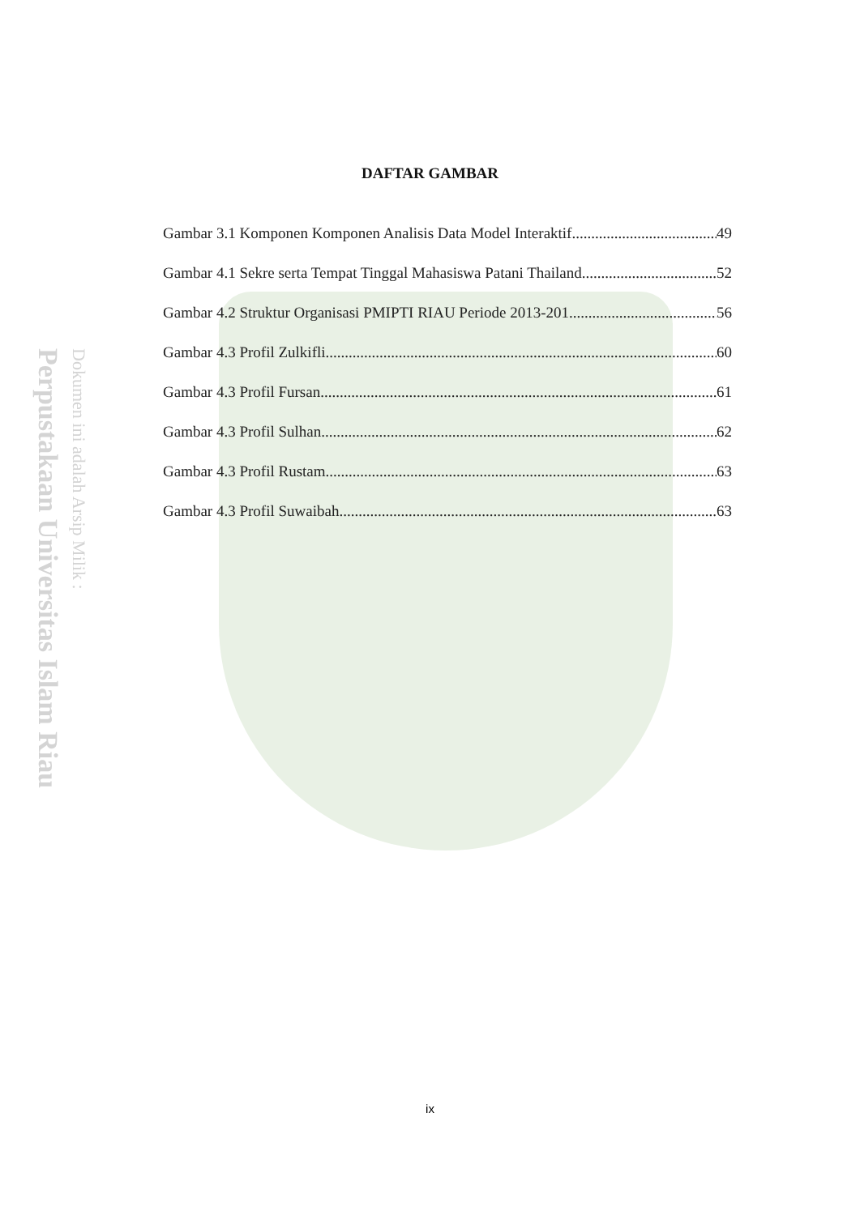Perpustakaan Universitas Islam Riau
Dokumen ini adalah Arsip Milik :
DAFTAR GAMBAR
Gambar 3.1 Komponen Komponen Analisis Data Model Interaktif 49
Gambar 4.1 Sekre serta Tempat Tinggal Mahasiswa Patani Thailand 52
Gambar 4.2 Struktur Organisasi PMIPTI RIAU Periode 2013-201 56
Gambar 4.3 Profil Zulkifli 60
Gambar 4.3 Profil Fursan 61
Gambar 4.3 Profil Sulhan 62
Gambar 4.3 Profil Rustam 63
Gambar 4.3 Profil Suwaibah 63
ix